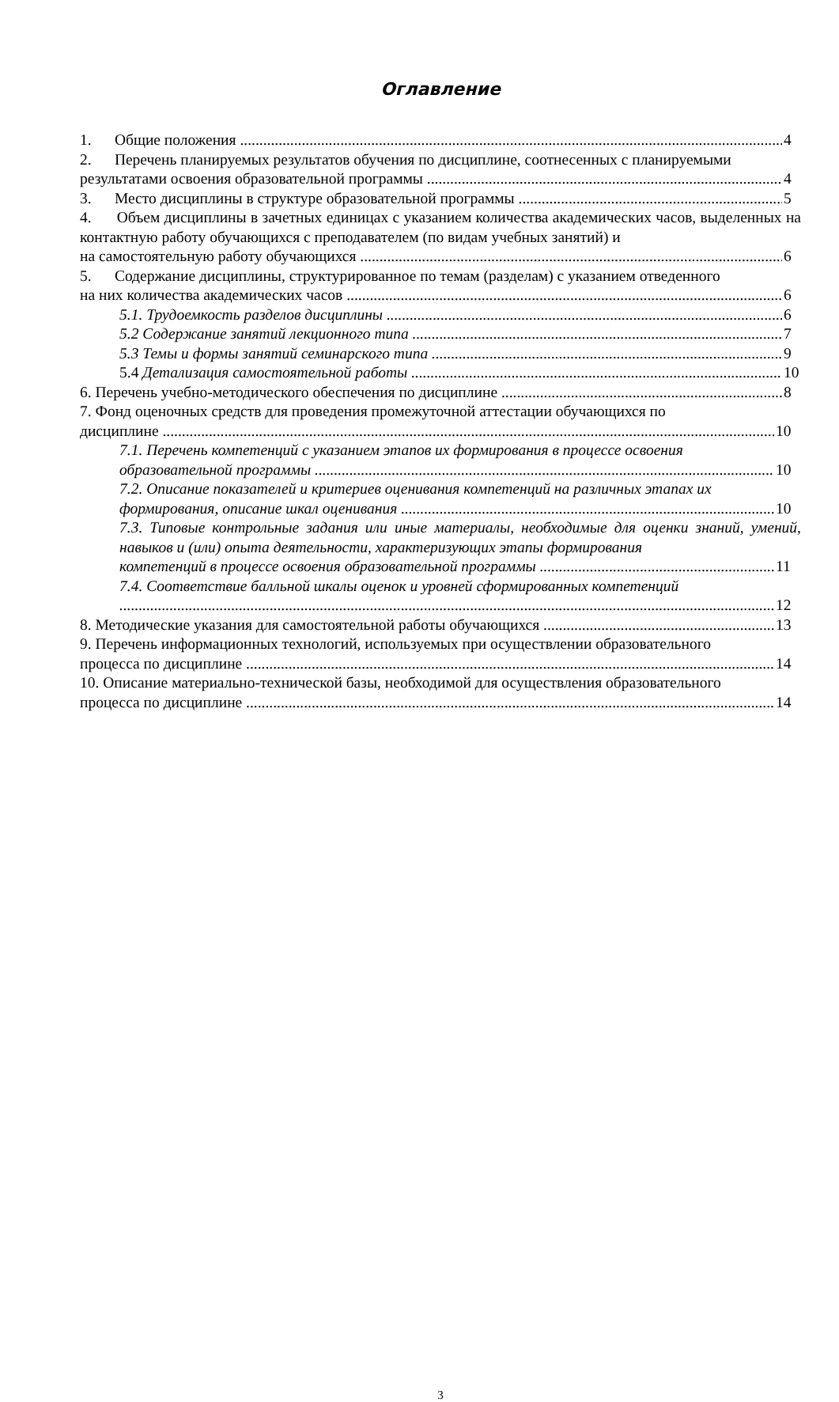Оглавление
1. Общие положения 4
2. Перечень планируемых результатов обучения по дисциплине, соотнесенных с планируемыми
результатами освоения образовательной программы 4
3. Место дисциплины в структуре образовательной программы 5
4. Объем дисциплины в зачетных единицах с указанием количества академических часов, выделенных на контактную работу обучающихся с преподавателем (по видам учебных занятий) и
на самостоятельную работу обучающихся 6
5. Содержание дисциплины, структурированное по темам (разделам) с указанием отведенного
на них количества академических часов 6
5.1. Трудоемкость разделов дисциплины 6
5.2 Содержание занятий лекционного типа 7
5.3 Темы и формы занятий семинарского типа 9
5.4 Детализация самостоятельной работы 10
6. Перечень учебно-методического обеспечения по дисциплине 8
7. Фонд оценочных средств для проведения промежуточной аттестации обучающихся по
дисциплине 10
7.1. Перечень компетенций с указанием этапов их формирования в процессе освоения
образовательной программы 10
7.2. Описание показателей и критериев оценивания компетенций на различных этапах их
формирования, описание шкал оценивания 10
7.3. Типовые контрольные задания или иные материалы, необходимые для оценки знаний, умений, навыков и (или) опыта деятельности, характеризующих этапы формирования
компетенций в процессе освоения образовательной программы 11
7.4. Соответствие балльной шкалы оценок и уровней сформированных компетенций
12
8. Методические указания для самостоятельной работы обучающихся 13
9. Перечень информационных технологий, используемых при осуществлении образовательного
процесса по дисциплине 14
10. Описание материально-технической базы, необходимой для осуществления образовательного
процесса по дисциплине 14
3